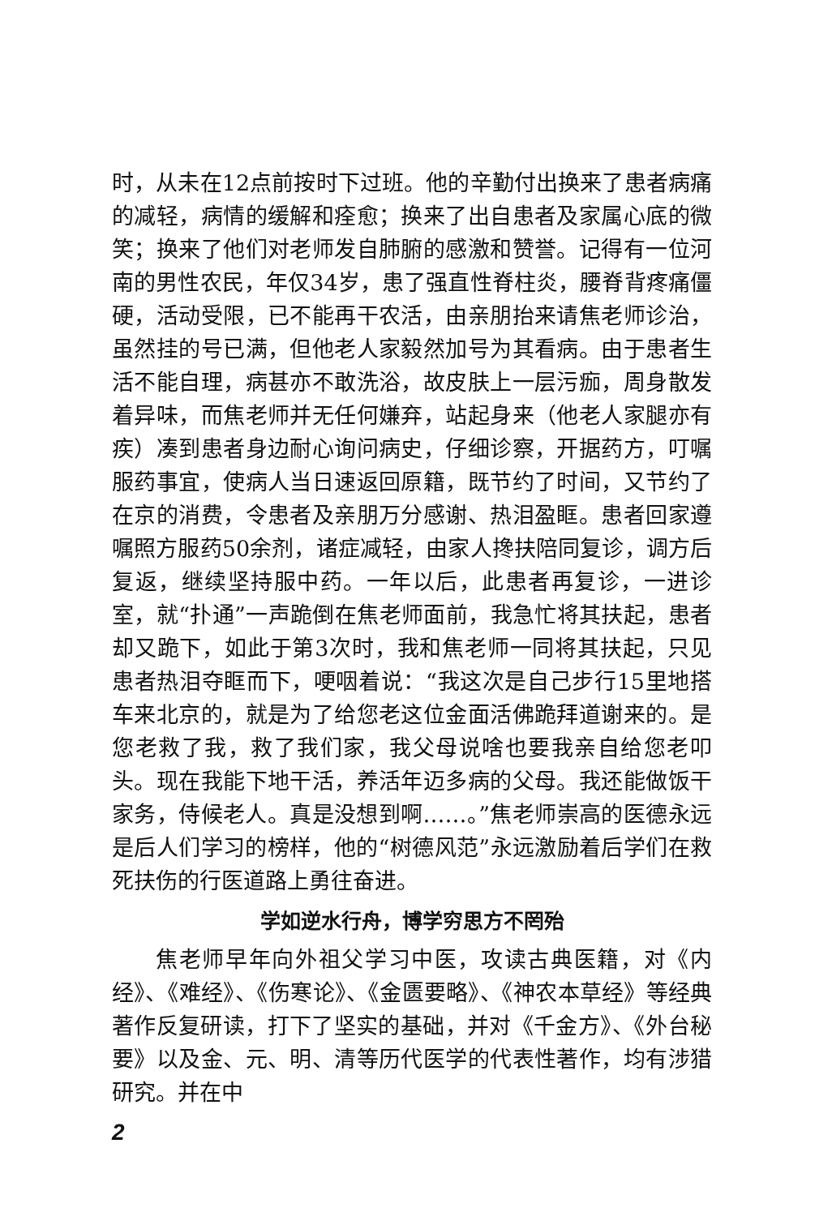时，从未在12点前按时下过班。他的辛勤付出换来了患者病痛的减轻，病情的缓解和痊愈；换来了出自患者及家属心底的微笑；换来了他们对老师发自肺腑的感激和赞誉。记得有一位河南的男性农民，年仅34岁，患了强直性脊柱炎，腰脊背疼痛僵硬，活动受限，已不能再干农活，由亲朋抬来请焦老师诊治，虽然挂的号已满，但他老人家毅然加号为其看病。由于患者生活不能自理，病甚亦不敢洗浴，故皮肤上一层污痂，周身散发着异味，而焦老师并无任何嫌弃，站起身来（他老人家腿亦有疾）凑到患者身边耐心询问病史，仔细诊察，开据药方，叮嘱服药事宜，使病人当日速返回原籍，既节约了时间，又节约了在京的消费，令患者及亲朋万分感谢、热泪盈眶。患者回家遵嘱照方服药50余剂，诸症减轻，由家人搀扶陪同复诊，调方后复返，继续坚持服中药。一年以后，此患者再复诊，一进诊室，就“扑通”一声跪倒在焦老师面前，我急忙将其扶起，患者却又跪下，如此于第3次时，我和焦老师一同将其扶起，只见患者热泪夺眶而下，哽咽着说：“我这次是自己步行15里地搭车来北京的，就是为了给您老这位金面活佛跪拜道谢来的。是您老救了我，救了我们家，我父母说啥也要我亲自给您老叩头。现在我能下地干活，养活年迈多病的父母。我还能做饭干家务，侍候老人。真是没想到啊……。”焦老师崇高的医德永远是后人们学习的榜样，他的“树德风范”永远激励着后学们在救死扶伤的行医道路上勇往奋进。
学如逆水行舟，博学穷思方不罔殆
焦老师早年向外祖父学习中医，攻读古典医籍，对《内经》、《难经》、《伤寒论》、《金匮要略》、《神农本草经》等经典著作反复研读，打下了坚实的基础，并对《千金方》、《外台秘要》以及金、元、明、清等历代医学的代表性著作，均有涉猎研究。并在中
2